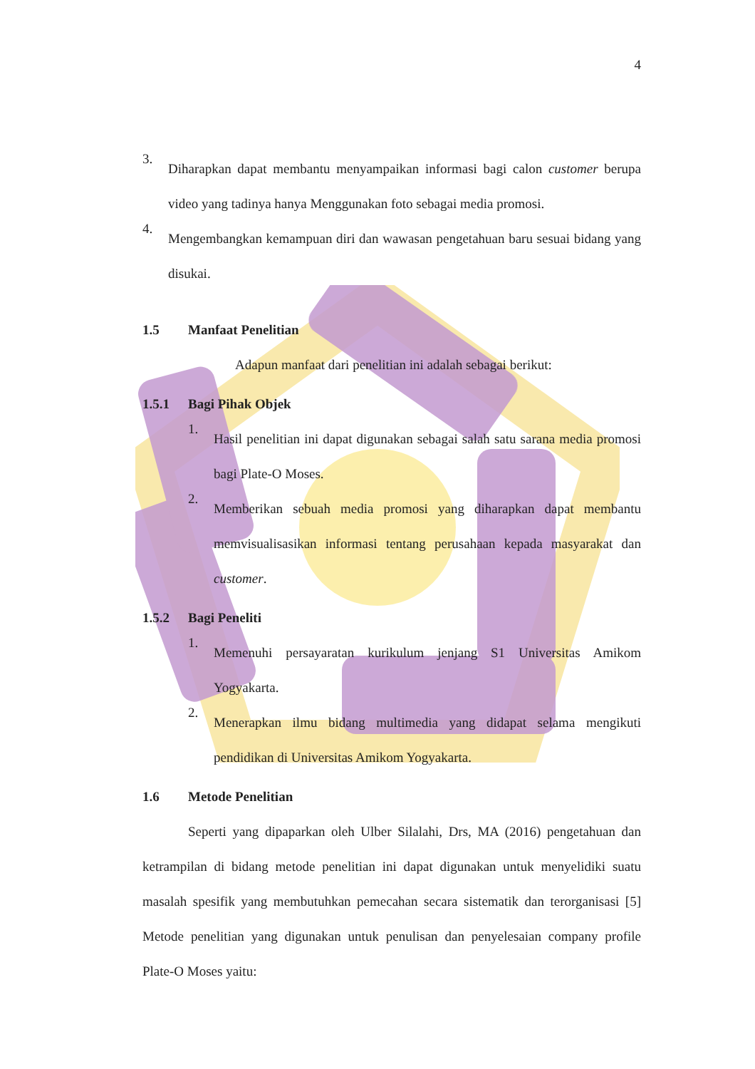4
3.
Diharapkan dapat membantu menyampaikan informasi bagi calon customer berupa video yang tadinya hanya Menggunakan foto sebagai media promosi.
4.
Mengembangkan kemampuan diri dan wawasan pengetahuan baru sesuai bidang yang disukai.
1.5 Manfaat Penelitian
Adapun manfaat dari penelitian ini adalah sebagai berikut:
1.5.1 Bagi Pihak Objek
1.
Hasil penelitian ini dapat digunakan sebagai salah satu sarana media promosi bagi Plate-O Moses.
2.
Memberikan sebuah media promosi yang diharapkan dapat membantu memvisualisasikan informasi tentang perusahaan kepada masyarakat dan customer.
1.5.2 Bagi Peneliti
1.
Memenuhi persayaratan kurikulum jenjang S1 Universitas Amikom Yogyakarta.
2.
Menerapkan ilmu bidang multimedia yang didapat selama mengikuti pendidikan di Universitas Amikom Yogyakarta.
1.6 Metode Penelitian
Seperti yang dipaparkan oleh Ulber Silalahi, Drs, MA (2016) pengetahuan dan ketrampilan di bidang metode penelitian ini dapat digunakan untuk menyelidiki suatu masalah spesifik yang membutuhkan pemecahan secara sistematik dan terorganisasi [5] Metode penelitian yang digunakan untuk penulisan dan penyelesaian company profile Plate-O Moses yaitu: